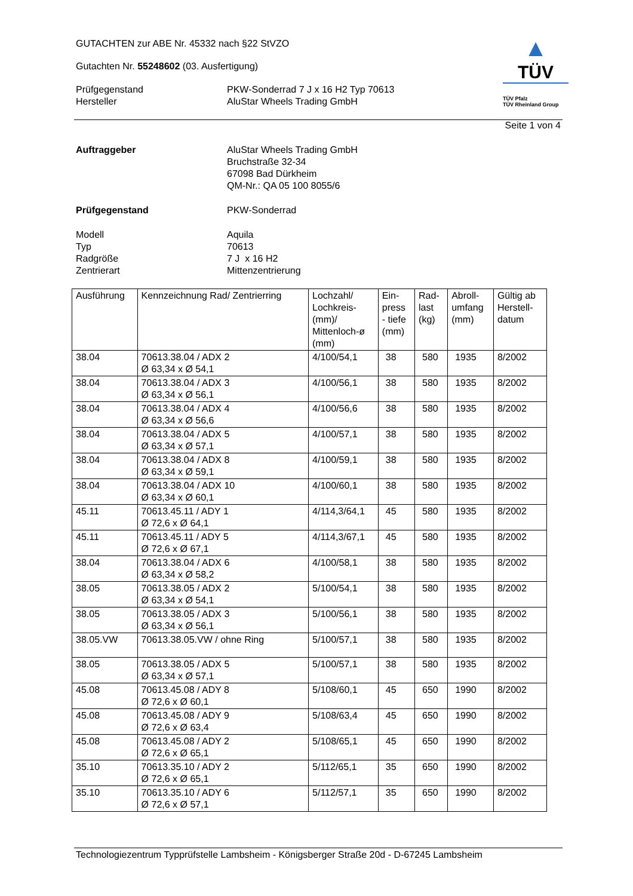GUTACHTEN zur ABE Nr. 45332 nach §22 StVZO
Gutachten Nr. 55248602 (03. Ausfertigung)
Prüfgegenstand
Hersteller
PKW-Sonderrad 7 J x 16 H2 Typ 70613
AluStar Wheels Trading GmbH
▲
TÜV
TÜV Pfalz
TÜV Rheinland Group
Seite 1 von 4
Auftraggeber AluStar Wheels Trading GmbH
Bruchstraße 32-34
67098 Bad Dürkheim
QM-Nr.: QA 05 100 8055/6
Prüfgegenstand PKW-Sonderrad
Modell
Typ
Radgröße
Zentrierart
Aquila
70613
7 J x 16 H2
Mittenzentrierung
| Ausführung | Kennzeichnung Rad/ Zentrierring | Lochzahl/ Lochkreis- (mm)/ Mittenloch-ø (mm) | Ein- press - tiefe (mm) | Rad- last (kg) | Abroll- umfang (mm) | Gültig ab Herstell- datum |
| --- | --- | --- | --- | --- | --- | --- |
| 38.04 | 70613.38.04 / ADX 2 Ø 63,34 x Ø 54,1 | 4/100/54,1 | 38 | 580 | 1935 | 8/2002 |
| 38.04 | 70613.38.04 / ADX 3 Ø 63,34 x Ø 56,1 | 4/100/56,1 | 38 | 580 | 1935 | 8/2002 |
| 38.04 | 70613.38.04 / ADX 4 Ø 63,34 x Ø 56,6 | 4/100/56,6 | 38 | 580 | 1935 | 8/2002 |
| 38.04 | 70613.38.04 / ADX 5 Ø 63,34 x Ø 57,1 | 4/100/57,1 | 38 | 580 | 1935 | 8/2002 |
| 38.04 | 70613.38.04 / ADX 8 Ø 63,34 x Ø 59,1 | 4/100/59,1 | 38 | 580 | 1935 | 8/2002 |
| 38.04 | 70613.38.04 / ADX 10 Ø 63,34 x Ø 60,1 | 4/100/60,1 | 38 | 580 | 1935 | 8/2002 |
| 45.11 | 70613.45.11 / ADY 1 Ø 72,6 x Ø 64,1 | 4/114,3/64,1 | 45 | 580 | 1935 | 8/2002 |
| 45.11 | 70613.45.11 / ADY 5 Ø 72,6 x Ø 67,1 | 4/114,3/67,1 | 45 | 580 | 1935 | 8/2002 |
| 38.04 | 70613.38.04 / ADX 6 Ø 63,34 x Ø 58,2 | 4/100/58,1 | 38 | 580 | 1935 | 8/2002 |
| 38.05 | 70613.38.05 / ADX 2 Ø 63,34 x Ø 54,1 | 5/100/54,1 | 38 | 580 | 1935 | 8/2002 |
| 38.05 | 70613.38.05 / ADX 3 Ø 63,34 x Ø 56,1 | 5/100/56,1 | 38 | 580 | 1935 | 8/2002 |
| 38.05.VW | 70613.38.05.VW / ohne Ring | 5/100/57,1 | 38 | 580 | 1935 | 8/2002 |
| 38.05 | 70613.38.05 / ADX 5 Ø 63,34 x Ø 57,1 | 5/100/57,1 | 38 | 580 | 1935 | 8/2002 |
| 45.08 | 70613.45.08 / ADY 8 Ø 72,6 x Ø 60,1 | 5/108/60,1 | 45 | 650 | 1990 | 8/2002 |
| 45.08 | 70613.45.08 / ADY 9 Ø 72,6 x Ø 63,4 | 5/108/63,4 | 45 | 650 | 1990 | 8/2002 |
| 45.08 | 70613.45.08 / ADY 2 Ø 72,6 x Ø 65,1 | 5/108/65,1 | 45 | 650 | 1990 | 8/2002 |
| 35.10 | 70613.35.10 / ADY 2 Ø 72,6 x Ø 65,1 | 5/112/65,1 | 35 | 650 | 1990 | 8/2002 |
| 35.10 | 70613.35.10 / ADY 6 Ø 72,6 x Ø 57,1 | 5/112/57,1 | 35 | 650 | 1990 | 8/2002 |
Technologiezentrum Typprüfstelle Lambsheim - Königsberger Straße 20d - D-67245 Lambsheim